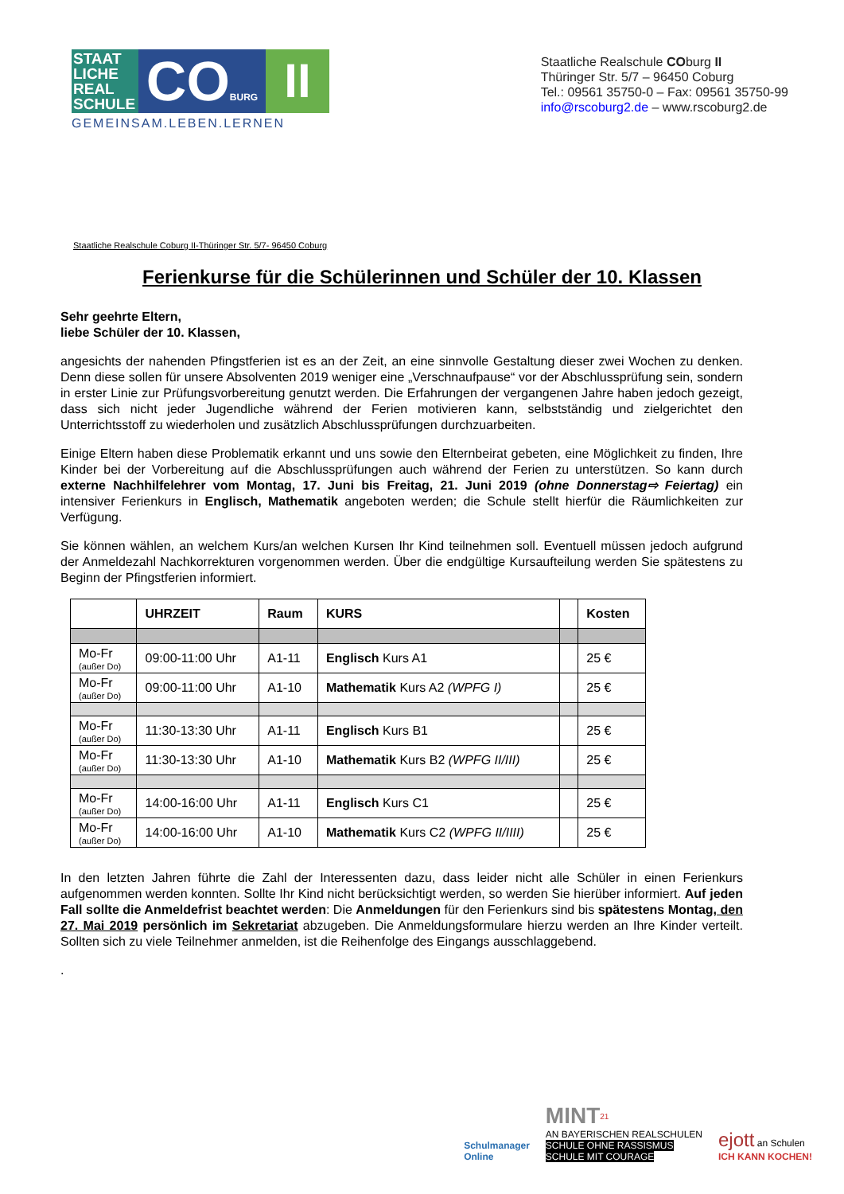STAAT LICHE REAL SCHULE
COBURG
II
GEMEINSAM.LEBEN.LERNEN
Staatliche Realschule COburg II
Thüringer Str. 5/7 – 96450 Coburg
Tel.: 09561 35750-0 – Fax: 09561 35750-99
info@rscoburg2.de – www.rscoburg2.de
Staatliche Realschule Coburg II-Thüringer Str. 5/7- 96450 Coburg
Ferienkurse für die Schülerinnen und Schüler der 10. Klassen
Sehr geehrte Eltern,
liebe Schüler der 10. Klassen,
angesichts der nahenden Pfingstferien ist es an der Zeit, an eine sinnvolle Gestaltung dieser zwei Wochen zu denken. Denn diese sollen für unsere Absolventen 2019 weniger eine „Verschnaufpause“ vor der Abschlussprüfung sein, sondern in erster Linie zur Prüfungsvorbereitung genutzt werden. Die Erfahrungen der vergangenen Jahre haben jedoch gezeigt, dass sich nicht jeder Jugendliche während der Ferien motivieren kann, selbstständig und zielgerichtet den Unterrichtsstoff zu wiederholen und zusätzlich Abschlussprüfungen durchzuarbeiten.
Einige Eltern haben diese Problematik erkannt und uns sowie den Elternbeirat gebeten, eine Möglichkeit zu finden, Ihre Kinder bei der Vorbereitung auf die Abschlussprüfungen auch während der Ferien zu unterstützen. So kann durch externe Nachhilfelehrer vom Montag, 17. Juni bis Freitag, 21. Juni 2019 (ohne Donnerstag⇨ Feiertag) ein intensiver Ferienkurs in Englisch, Mathematik angeboten werden; die Schule stellt hierfür die Räumlichkeiten zur Verfügung.
Sie können wählen, an welchem Kurs/an welchen Kursen Ihr Kind teilnehmen soll. Eventuell müssen jedoch aufgrund der Anmeldezahl Nachkorrekturen vorgenommen werden. Über die endgültige Kursaufteilung werden Sie spätestens zu Beginn der Pfingstferien informiert.
| | UHRZEIT | Raum | KURS | | Kosten |
| --- | --- | --- | --- | --- | --- |
| Mo-Fr (außer Do) | 09:00-11:00 Uhr | A1-11 | Englisch Kurs A1 | | 25 € |
| Mo-Fr (außer Do) | 09:00-11:00 Uhr | A1-10 | Mathematik Kurs A2 (WPFG I) | | 25 € |
| Mo-Fr (außer Do) | 11:30-13:30 Uhr | A1-11 | Englisch Kurs B1 | | 25 € |
| Mo-Fr (außer Do) | 11:30-13:30 Uhr | A1-10 | Mathematik Kurs B2 (WPFG II/III) | | 25 € |
| Mo-Fr (außer Do) | 14:00-16:00 Uhr | A1-11 | Englisch Kurs C1 | | 25 € |
| Mo-Fr (außer Do) | 14:00-16:00 Uhr | A1-10 | Mathematik Kurs C2 (WPFG II/IIII) | | 25 € |
In den letzten Jahren führte die Zahl der Interessenten dazu, dass leider nicht alle Schüler in einen Ferienkurs aufgenommen werden konnten. Sollte Ihr Kind nicht berücksichtigt werden, so werden Sie hierüber informiert. Auf jeden Fall sollte die Anmeldefrist beachtet werden: Die Anmeldungen für den Ferienkurs sind bis spätestens Montag, den 27. Mai 2019 persönlich im Sekretariat abzugeben. Die Anmeldungsformulare hierzu werden an Ihre Kinder verteilt. Sollten sich zu viele Teilnehmer anmelden, ist die Reihenfolge des Eingangs ausschlaggebend.
.
Schulmanager
Online
MINT<sup>21</sup>
AN BAYERISCHEN REALSCHULEN
SCHULE OHNE RASSISMUS
SCHULE MIT COURAGE
ejott an Schulen
ICH KANN KOCHEN!